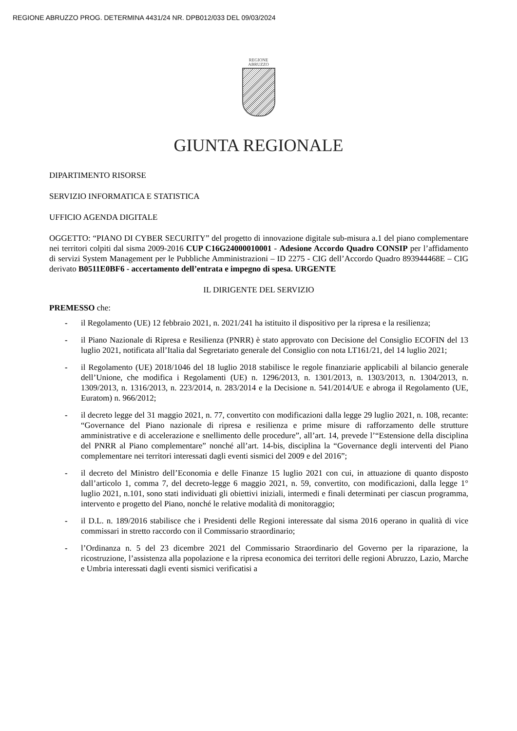REGIONE ABRUZZO PROG. DETERMINA 4431/24 NR. DPB012/033 DEL 09/03/2024
REGIONE
ABRUZZO
GIUNTA REGIONALE
DIPARTIMENTO RISORSE
SERVIZIO INFORMATICA E STATISTICA
UFFICIO AGENDA DIGITALE
OGGETTO: “PIANO DI CYBER SECURITY” del progetto di innovazione digitale sub-misura a.1 del piano complementare nei territori colpiti dal sisma 2009-2016 CUP C16G24000010001 - Adesione Accordo Quadro CONSIP per l’affidamento di servizi System Management per le Pubbliche Amministrazioni – ID 2275 - CIG dell’Accordo Quadro 893944468E – CIG derivato B0511E0BF6 - accertamento dell’entrata e impegno di spesa. URGENTE
IL DIRIGENTE DEL SERVIZIO
PREMESSO che:
- il Regolamento (UE) 12 febbraio 2021, n. 2021/241 ha istituito il dispositivo per la ripresa e la resilienza;
- il Piano Nazionale di Ripresa e Resilienza (PNRR) è stato approvato con Decisione del Consiglio ECOFIN del 13 luglio 2021, notificata all’Italia dal Segretariato generale del Consiglio con nota LT161/21, del 14 luglio 2021;
- il Regolamento (UE) 2018/1046 del 18 luglio 2018 stabilisce le regole finanziarie applicabili al bilancio generale dell’Unione, che modifica i Regolamenti (UE) n. 1296/2013, n. 1301/2013, n. 1303/2013, n. 1304/2013, n. 1309/2013, n. 1316/2013, n. 223/2014, n. 283/2014 e la Decisione n. 541/2014/UE e abroga il Regolamento (UE, Euratom) n. 966/2012;
- il decreto legge del 31 maggio 2021, n. 77, convertito con modificazioni dalla legge 29 luglio 2021, n. 108, recante: “Governance del Piano nazionale di ripresa e resilienza e prime misure di rafforzamento delle strutture amministrative e di accelerazione e snellimento delle procedure”, all’art. 14, prevede l’“Estensione della disciplina del PNRR al Piano complementare” nonché all’art. 14-bis, disciplina la “Governance degli interventi del Piano complementare nei territori interessati dagli eventi sismici del 2009 e del 2016”;
- il decreto del Ministro dell’Economia e delle Finanze 15 luglio 2021 con cui, in attuazione di quanto disposto dall’articolo 1, comma 7, del decreto-legge 6 maggio 2021, n. 59, convertito, con modificazioni, dalla legge 1° luglio 2021, n.101, sono stati individuati gli obiettivi iniziali, intermedi e finali determinati per ciascun programma, intervento e progetto del Piano, nonché le relative modalità di monitoraggio;
- il D.L. n. 189/2016 stabilisce che i Presidenti delle Regioni interessate dal sisma 2016 operano in qualità di vice commissari in stretto raccordo con il Commissario straordinario;
- l’Ordinanza n. 5 del 23 dicembre 2021 del Commissario Straordinario del Governo per la riparazione, la ricostruzione, l’assistenza alla popolazione e la ripresa economica dei territori delle regioni Abruzzo, Lazio, Marche e Umbria interessati dagli eventi sismici verificatisi a